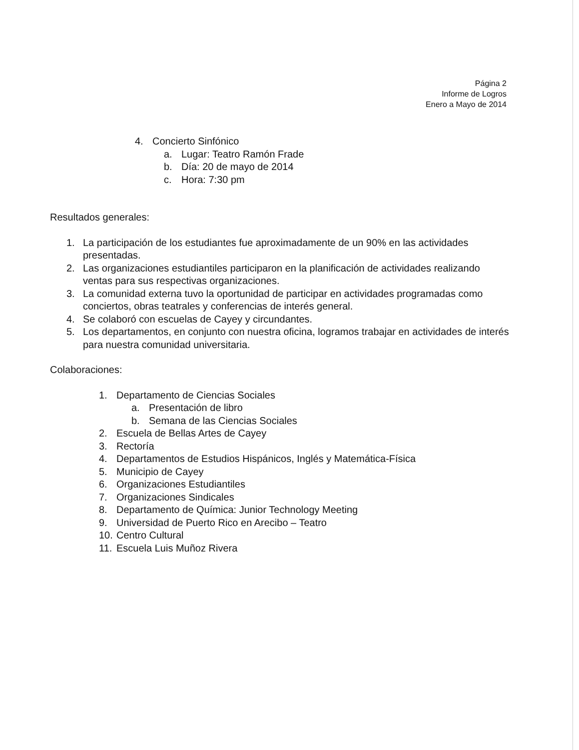Página 2
Informe de Logros
Enero a Mayo de 2014
4. Concierto Sinfónico
a. Lugar: Teatro Ramón Frade
b. Día: 20 de mayo de 2014
c. Hora: 7:30 pm
Resultados generales:
1. La participación de los estudiantes fue aproximadamente de un 90% en las actividades presentadas.
2. Las organizaciones estudiantiles participaron en la planificación de actividades realizando ventas para sus respectivas organizaciones.
3. La comunidad externa tuvo la oportunidad de participar en actividades programadas como conciertos, obras teatrales y conferencias de interés general.
4. Se colaboró con escuelas de Cayey y circundantes.
5. Los departamentos, en conjunto con nuestra oficina, logramos trabajar en actividades de interés para nuestra comunidad universitaria.
Colaboraciones:
1. Departamento de Ciencias Sociales
a. Presentación de libro
b. Semana de las Ciencias Sociales
2. Escuela de Bellas Artes de Cayey
3. Rectoría
4. Departamentos de Estudios Hispánicos, Inglés y Matemática-Física
5. Municipio de Cayey
6. Organizaciones Estudiantiles
7. Organizaciones Sindicales
8. Departamento de Química: Junior Technology Meeting
9. Universidad de Puerto Rico en Arecibo – Teatro
10. Centro Cultural
11. Escuela Luis Muñoz Rivera